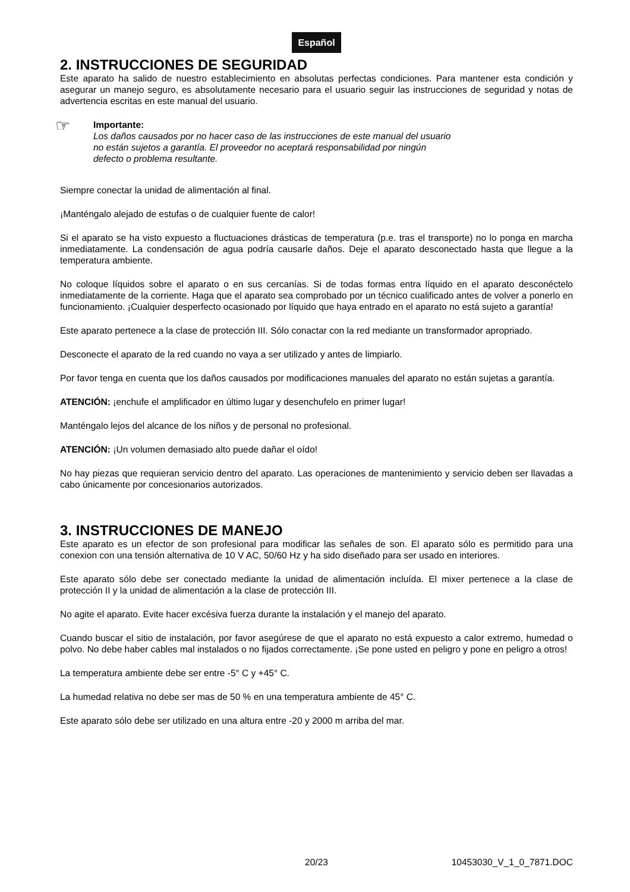Español
2. INSTRUCCIONES DE SEGURIDAD
Este aparato ha salido de nuestro establecimiento en absolutas perfectas condiciones. Para mantener esta condición y asegurar un manejo seguro, es absolutamente necesario para el usuario seguir las instrucciones de seguridad y notas de advertencia escritas en este manual del usuario.
☞
Importante:
Los daños causados por no hacer caso de las instrucciones de este manual del usuario
no están sujetos a garantía. El proveedor no aceptará responsabilidad por ningún
defecto o problema resultante.
Siempre conectar la unidad de alimentación al final.
¡Manténgalo alejado de estufas o de cualquier fuente de calor!
Si el aparato se ha visto expuesto a fluctuaciones drásticas de temperatura (p.e. tras el transporte) no lo ponga en marcha inmediatamente. La condensación de agua podría causarle daños. Deje el aparato desconectado hasta que llegue a la temperatura ambiente.
No coloque líquidos sobre el aparato o en sus cercanías. Si de todas formas entra líquido en el aparato desconéctelo inmediatamente de la corriente. Haga que el aparato sea comprobado por un técnico cualificado antes de volver a ponerlo en funcionamiento. ¡Cualquier desperfecto ocasionado por líquido que haya entrado en el aparato no está sujeto a garantía!
Este aparato pertenece a la clase de protección III. Sólo conactar con la red mediante un transformador apropriado.
Desconecte el aparato de la red cuando no vaya a ser utilizado y antes de limpiarlo.
Por favor tenga en cuenta que los daños causados por modificaciones manuales del aparato no están sujetas a garantía.
ATENCIÓN: ¡enchufe el amplificador en último lugar y desenchufelo en primer lugar!
Manténgalo lejos del alcance de los niños y de personal no profesional.
ATENCIÓN: ¡Un volumen demasiado alto puede dañar el oído!
No hay piezas que requieran servicio dentro del aparato. Las operaciones de mantenimiento y servicio deben ser llavadas a cabo únicamente por concesionarios autorizados.
3. INSTRUCCIONES DE MANEJO
Este aparato es un efector de son profesional para modificar las señales de son. El aparato sólo es permitido para una conexion con una tensión alternativa de 10 V AC, 50/60 Hz y ha sido diseñado para ser usado en interiores.
Este aparato sólo debe ser conectado mediante la unidad de alimentación incluída. El mixer pertenece a la clase de protección II y la unidad de alimentación a la clase de protección III.
No agite el aparato. Evite hacer excésiva fuerza durante la instalación y el manejo del aparato.
Cuando buscar el sitio de instalación, por favor asegúrese de que el aparato no está expuesto a calor extremo, humedad o polvo. No debe haber cables mal instalados o no fijados correctamente. ¡Se pone usted en peligro y pone en peligro a otros!
La temperatura ambiente debe ser entre -5° C y +45° C.
La humedad relativa no debe ser mas de 50 % en una temperatura ambiente de 45° C.
Este aparato sólo debe ser utilizado en una altura entre -20 y 2000 m arriba del mar.
20/23 10453030_V_1_0_7871.DOC